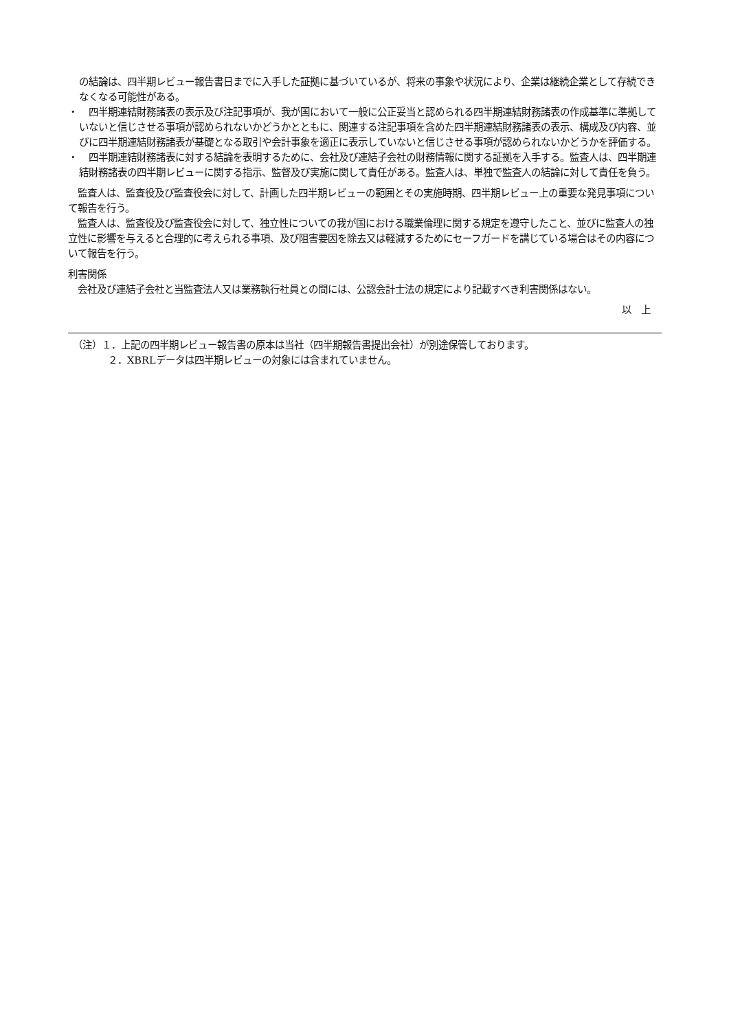の結論は、四半期レビュー報告書日までに入手した証拠に基づいているが、将来の事象や状況により、企業は継続企業として存続できなくなる可能性がある。
・ 　四半期連結財務諸表の表示及び注記事項が、我が国において一般に公正妥当と認められる四半期連結財務諸表の作成基準に準拠していないと信じさせる事項が認められないかどうかとともに、関連する注記事項を含めた四半期連結財務諸表の表示、構成及び内容、並びに四半期連結財務諸表が基礎となる取引や会計事象を適正に表示していないと信じさせる事項が認められないかどうかを評価する。
・ 　四半期連結財務諸表に対する結論を表明するために、会社及び連結子会社の財務情報に関する証拠を入手する。監査人は、四半期連結財務諸表の四半期レビューに関する指示、監督及び実施に関して責任がある。監査人は、単独で監査人の結論に対して責任を負う。
　監査人は、監査役及び監査役会に対して、計画した四半期レビューの範囲とその実施時期、四半期レビュー上の重要な発見事項について報告を行う。
　監査人は、監査役及び監査役会に対して、独立性についての我が国における職業倫理に関する規定を遵守したこと、並びに監査人の独立性に影響を与えると合理的に考えられる事項、及び阻害要因を除去又は軽減するためにセーフガードを講じている場合はその内容について報告を行う。
利害関係
　会社及び連結子会社と当監査法人又は業務執行社員との間には、公認会計士法の規定により記載すべき利害関係はない。
以　上
　（注）１．上記の四半期レビュー報告書の原本は当社（四半期報告書提出会社）が別途保管しております。
２．XBRLデータは四半期レビューの対象には含まれていません。